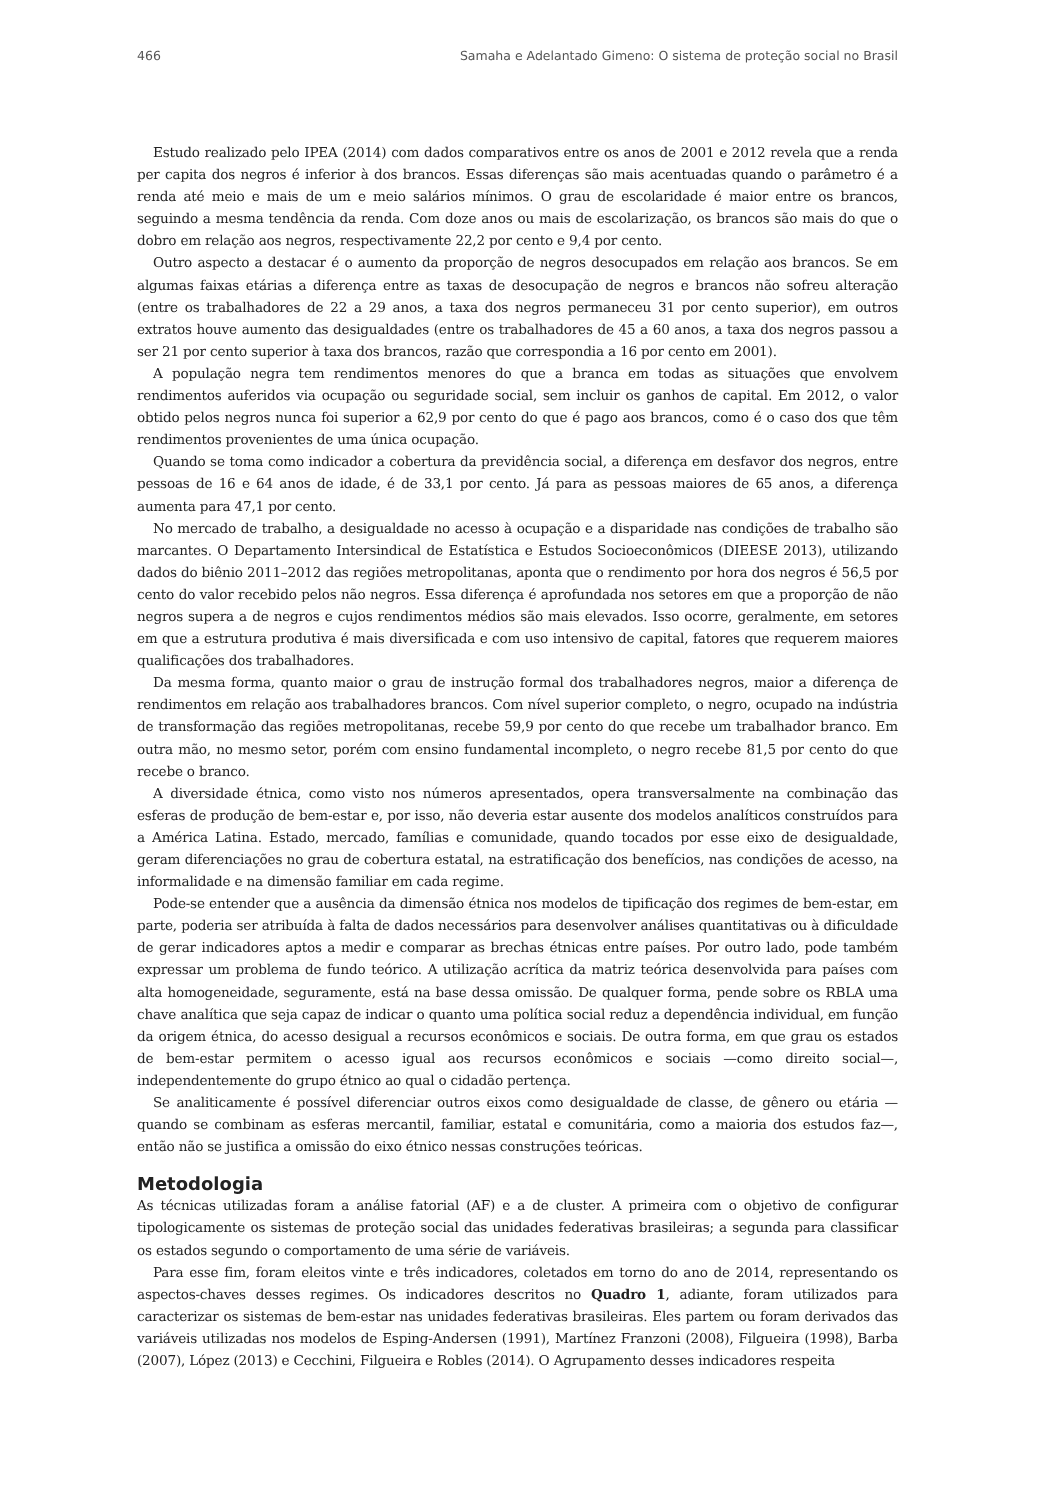466 Samaha e Adelantado Gimeno: O sistema de proteção social no Brasil
Estudo realizado pelo IPEA (2014) com dados comparativos entre os anos de 2001 e 2012 revela que a renda per capita dos negros é inferior à dos brancos. Essas diferenças são mais acentuadas quando o parâmetro é a renda até meio e mais de um e meio salários mínimos. O grau de escolaridade é maior entre os brancos, seguindo a mesma tendência da renda. Com doze anos ou mais de escolarização, os brancos são mais do que o dobro em relação aos negros, respectivamente 22,2 por cento e 9,4 por cento.
Outro aspecto a destacar é o aumento da proporção de negros desocupados em relação aos brancos. Se em algumas faixas etárias a diferença entre as taxas de desocupação de negros e brancos não sofreu alteração (entre os trabalhadores de 22 a 29 anos, a taxa dos negros permaneceu 31 por cento superior), em outros extratos houve aumento das desigualdades (entre os trabalhadores de 45 a 60 anos, a taxa dos negros passou a ser 21 por cento superior à taxa dos brancos, razão que correspondia a 16 por cento em 2001).
A população negra tem rendimentos menores do que a branca em todas as situações que envolvem rendimentos auferidos via ocupação ou seguridade social, sem incluir os ganhos de capital. Em 2012, o valor obtido pelos negros nunca foi superior a 62,9 por cento do que é pago aos brancos, como é o caso dos que têm rendimentos provenientes de uma única ocupação.
Quando se toma como indicador a cobertura da previdência social, a diferença em desfavor dos negros, entre pessoas de 16 e 64 anos de idade, é de 33,1 por cento. Já para as pessoas maiores de 65 anos, a diferença aumenta para 47,1 por cento.
No mercado de trabalho, a desigualdade no acesso à ocupação e a disparidade nas condições de trabalho são marcantes. O Departamento Intersindical de Estatística e Estudos Socioeconômicos (DIEESE 2013), utilizando dados do biênio 2011–2012 das regiões metropolitanas, aponta que o rendimento por hora dos negros é 56,5 por cento do valor recebido pelos não negros. Essa diferença é aprofundada nos setores em que a proporção de não negros supera a de negros e cujos rendimentos médios são mais elevados. Isso ocorre, geralmente, em setores em que a estrutura produtiva é mais diversificada e com uso intensivo de capital, fatores que requerem maiores qualificações dos trabalhadores.
Da mesma forma, quanto maior o grau de instrução formal dos trabalhadores negros, maior a diferença de rendimentos em relação aos trabalhadores brancos. Com nível superior completo, o negro, ocupado na indústria de transformação das regiões metropolitanas, recebe 59,9 por cento do que recebe um trabalhador branco. Em outra mão, no mesmo setor, porém com ensino fundamental incompleto, o negro recebe 81,5 por cento do que recebe o branco.
A diversidade étnica, como visto nos números apresentados, opera transversalmente na combinação das esferas de produção de bem-estar e, por isso, não deveria estar ausente dos modelos analíticos construídos para a América Latina. Estado, mercado, famílias e comunidade, quando tocados por esse eixo de desigualdade, geram diferenciações no grau de cobertura estatal, na estratificação dos benefícios, nas condições de acesso, na informalidade e na dimensão familiar em cada regime.
Pode-se entender que a ausência da dimensão étnica nos modelos de tipificação dos regimes de bem-estar, em parte, poderia ser atribuída à falta de dados necessários para desenvolver análises quantitativas ou à dificuldade de gerar indicadores aptos a medir e comparar as brechas étnicas entre países. Por outro lado, pode também expressar um problema de fundo teórico. A utilização acrítica da matriz teórica desenvolvida para países com alta homogeneidade, seguramente, está na base dessa omissão. De qualquer forma, pende sobre os RBLA uma chave analítica que seja capaz de indicar o quanto uma política social reduz a dependência individual, em função da origem étnica, do acesso desigual a recursos econômicos e sociais. De outra forma, em que grau os estados de bem-estar permitem o acesso igual aos recursos econômicos e sociais —como direito social—, independentemente do grupo étnico ao qual o cidadão pertença.
Se analiticamente é possível diferenciar outros eixos como desigualdade de classe, de gênero ou etária —quando se combinam as esferas mercantil, familiar, estatal e comunitária, como a maioria dos estudos faz—, então não se justifica a omissão do eixo étnico nessas construções teóricas.
Metodologia
As técnicas utilizadas foram a análise fatorial (AF) e a de cluster. A primeira com o objetivo de configurar tipologicamente os sistemas de proteção social das unidades federativas brasileiras; a segunda para classificar os estados segundo o comportamento de uma série de variáveis.
Para esse fim, foram eleitos vinte e três indicadores, coletados em torno do ano de 2014, representando os aspectos-chaves desses regimes. Os indicadores descritos no Quadro 1, adiante, foram utilizados para caracterizar os sistemas de bem-estar nas unidades federativas brasileiras. Eles partem ou foram derivados das variáveis utilizadas nos modelos de Esping-Andersen (1991), Martínez Franzoni (2008), Filgueira (1998), Barba (2007), López (2013) e Cecchini, Filgueira e Robles (2014). O Agrupamento desses indicadores respeita